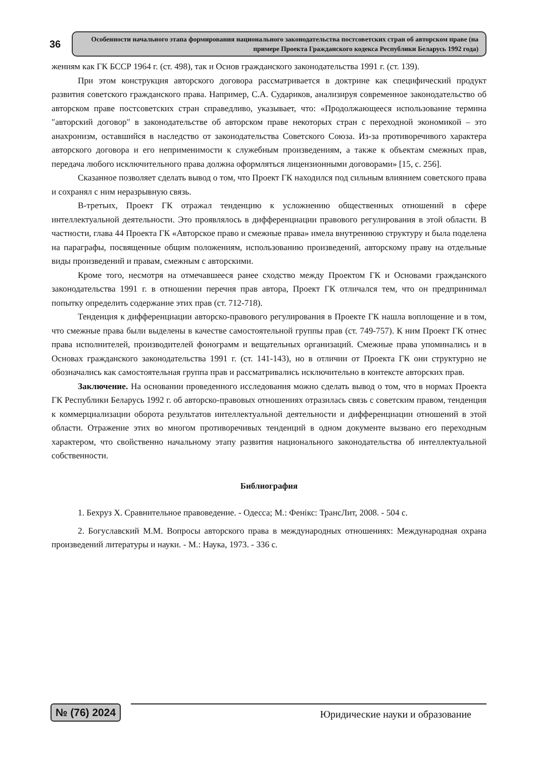36
Особенности начального этапа формирования национального законодательства постсоветских стран об авторском праве (на примере Проекта Гражданского кодекса Республики Беларусь 1992 года)
жениям как ГК БССР 1964 г. (ст. 498), так и Основ гражданского законодательства 1991 г. (ст. 139).
При этом конструкция авторского договора рассматривается в доктрине как специфический продукт развития советского гражданского права. Например, С.А. Судариков, анализируя современное законодательство об авторском праве постсоветских стран справедливо, указывает, что: «Продолжающееся использование термина ″авторский договор″ в законодательстве об авторском праве некоторых стран с переходной экономикой – это анахронизм, оставшийся в наследство от законодательства Советского Союза. Из-за противоречивого характера авторского договора и его неприменимости к служебным произведениям, а также к объектам смежных прав, передача любого исключительного права должна оформляться лицензионными договорами» [15, с. 256].
Сказанное позволяет сделать вывод о том, что Проект ГК находился под сильным влиянием советского права и сохранял с ним неразрывную связь.
В-третьих, Проект ГК отражал тенденцию к усложнению общественных отношений в сфере интеллектуальной деятельности. Это проявлялось в дифференциации правового регулирования в этой области. В частности, глава 44 Проекта ГК «Авторское право и смежные права» имела внутреннюю структуру и была поделена на параграфы, посвященные общим положениям, использованию произведений, авторскому праву на отдельные виды произведений и правам, смежным с авторскими.
Кроме того, несмотря на отмечавшееся ранее сходство между Проектом ГК и Основами гражданского законодательства 1991 г. в отношении перечня прав автора, Проект ГК отличался тем, что он предпринимал попытку определить содержание этих прав (ст. 712-718).
Тенденция к дифференциации авторско-правового регулирования в Проекте ГК нашла воплощение и в том, что смежные права были выделены в качестве самостоятельной группы прав (ст. 749-757). К ним Проект ГК отнес права исполнителей, производителей фонограмм и вещательных организаций. Смежные права упоминались и в Основах гражданского законодательства 1991 г. (ст. 141-143), но в отличии от Проекта ГК они структурно не обозначались как самостоятельная группа прав и рассматривались исключительно в контексте авторских прав.
Заключение. На основании проведенного исследования можно сделать вывод о том, что в нормах Проекта ГК Республики Беларусь 1992 г. об авторско-правовых отношениях отразилась связь с советским правом, тенденция к коммерциализации оборота результатов интеллектуальной деятельности и дифференциации отношений в этой области. Отражение этих во многом противоречивых тенденций в одном документе вызвано его переходным характером, что свойственно начальному этапу развития национального законодательства об интеллектуальной собственности.
Библиография
1. Бехруз Х. Сравнительное правоведение. - Одесса; М.: Фенікс: ТрансЛит, 2008. - 504 с.
2. Богуславский М.М. Вопросы авторского права в международных отношениях: Международная охрана произведений литературы и науки. - М.: Наука, 1973. - 336 с.
№ (76) 2024
Юридические науки и образование